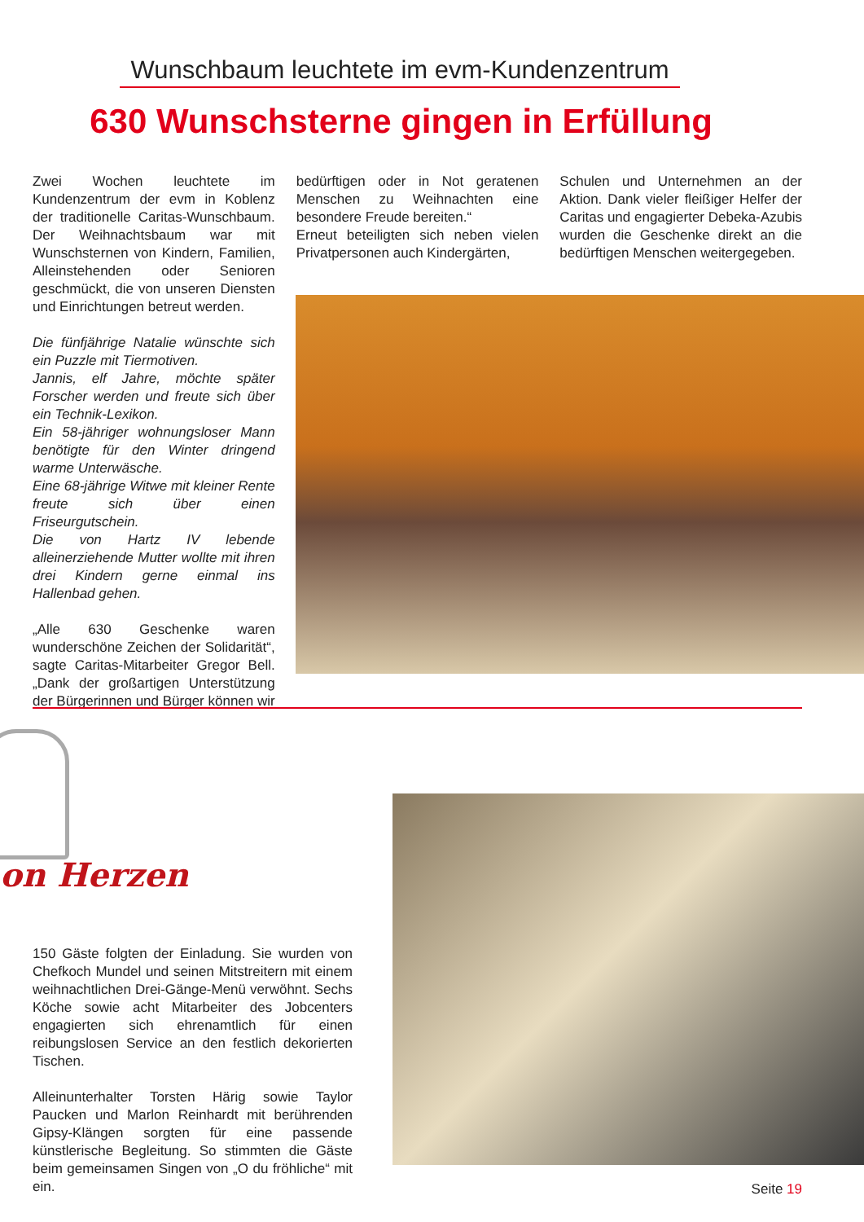Wunschbaum leuchtete im evm-Kundenzentrum
630 Wunschsterne gingen in Erfüllung
Zwei Wochen leuchtete im Kundenzentrum der evm in Koblenz der traditionelle Caritas-Wunschbaum. Der Weihnachtsbaum war mit Wunschsternen von Kindern, Familien, Alleinstehenden oder Senioren geschmückt, die von unseren Diensten und Einrichtungen betreut werden.
Die fünfjährige Natalie wünschte sich ein Puzzle mit Tiermotiven.
Jannis, elf Jahre, möchte später Forscher werden und freute sich über ein Technik-Lexikon.
Ein 58-jähriger wohnungsloser Mann benötigte für den Winter dringend warme Unterwäsche.
Eine 68-jährige Witwe mit kleiner Rente freute sich über einen Friseurgutschein.
Die von Hartz IV lebende alleinerziehende Mutter wollte mit ihren drei Kindern gerne einmal ins Hallenbad gehen.
„Alle 630 Geschenke waren wunderschöne Zeichen der Solidarität“, sagte Caritas-Mitarbeiter Gregor Bell. „Dank der großartigen Unterstützung der Bürgerinnen und Bürger können wir
bedürftigen oder in Not geratenen Menschen zu Weihnachten eine besondere Freude bereiten.“
Erneut beteiligten sich neben vielen Privatpersonen auch Kindergärten,
Schulen und Unternehmen an der Aktion. Dank vieler fleißiger Helfer der Caritas und engagierter Debeka-Azubis wurden die Geschenke direkt an die bedürftigen Menschen weitergegeben.
on Herzen
150 Gäste folgten der Einladung. Sie wurden von Chefkoch Mundel und seinen Mitstreitern mit einem weihnachtlichen Drei-Gänge-Menü verwöhnt. Sechs Köche sowie acht Mitarbeiter des Jobcenters engagierten sich ehrenamtlich für einen reibungslosen Service an den festlich dekorierten Tischen.
Alleinunterhalter Torsten Härig sowie Taylor Paucken und Marlon Reinhardt mit berührenden Gipsy-Klängen sorgten für eine passende künstlerische Begleitung. So stimmten die Gäste beim gemeinsamen Singen von „O du fröhliche“ mit ein.
Seite 19